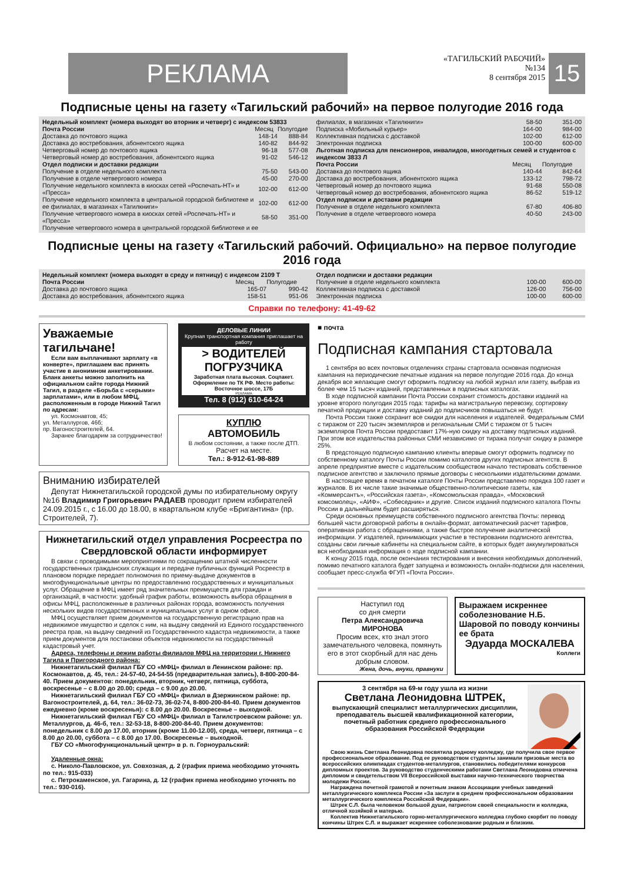РЕКЛАМА
«ТАГИЛЬСКИЙ РАБОЧИЙ»
№134
8 сентября 2015
15
Подписные цены на газету «Тагильский рабочий» на первое полугодие 2016 года
| Недельный комплект (номера выходят во вторник и четверг) с индексом 53833 | | |
| Почта России | Месяц | Полугодие |
| Доставка до почтового ящика | 148-14 | 888-84 |
| Доставка до востребования, абонентского ящика | 140-82 | 844-92 |
| Четверговый номер до почтового ящика | 96-18 | 577-08 |
| Четверговый номер до востребования, абонентского ящика | 91-02 | 546-12 |
| Отдел подписки и доставки редакции | | |
| Получение в отделе недельного комплекта | 75-50 | 543-00 |
| Получение в отделе четвергового номера | 45-00 | 270-00 |
| Получение недельного комплекта в киосках сетей «Роспечать-НТ» и «Пресса» | 102-00 | 612-00 |
| Получение недельного комплекта в центральной городской библиотеке и ее филиалах, в магазинах «Тагилкниги» | 102-00 | 612-00 |
| Получение четвергового номера в киосках сетей «Роспечать-НТ» и «Пресса» | 58-50 | 351-00 |
| Получение четвергового номера в центральной городской библиотеке и ее | | |
| филиалах, в магазинах «Тагилкниги» | 58-50 | 351-00 |
| Подписка «Мобильный курьер» | 164-00 | 984-00 |
| Коллективная подписка с доставкой | 102-00 | 612-00 |
| Электронная подписка | 100-00 | 600-00 |
| Льготная подписка для пенсионеров, инвалидов, многодетных семей и студентов с индексом 3833 Л | | |
| Почта России | Месяц | Полугодие |
| Доставка до почтового ящика | 140-44 | 842-64 |
| Доставка до востребования, абонентского ящика | 133-12 | 798-72 |
| Четверговый номер до почтового ящика | 91-68 | 550-08 |
| Четверговый номер до востребования, абонентского ящика | 86-52 | 519-12 |
| Отдел подписки и доставки редакции | | |
| Получение в отделе недельного комплекта | 67-80 | 406-80 |
| Получение в отделе четвергового номера | 40-50 | 243-00 |
Подписные цены на газету «Тагильский рабочий. Официально» на первое полугодие 2016 года
| Недельный комплект (номера выходят в среду и пятницу) с индексом 2109 Т | | |
| Почта России | Месяц | Полугодие |
| Доставка до почтового ящика | 165-07 | 990-42 |
| Доставка до востребования, абонентского ящика | 158-51 | 951-06 |
| Отдел подписки и доставки редакции | | |
| Получение в отделе недельного комплекта | 100-00 | 600-00 |
| Коллективная подписка с доставкой | 126-00 | 756-00 |
| Электронная подписка | 100-00 | 600-00 |
Справки по телефону: 41-49-62
Уважаемые тагильчане!
Если вам выплачивают зарплату «в конверте», приглашаем вас принять участие в анонимном анкетировании. Бланк анкеты можно заполнить на официальном сайте города Нижний Тагил, в разделе «Борьба с «серыми» зарплатами», или в любом МФЦ, расположенным в городе Нижний Тагил по адресам:
ул. Космонавтов, 45;
ул. Металлургов, 46б;
пр. Вагоностроителей, 64.
Заранее благодарим за сотрудничество!
ДЕЛОВЫЕ ЛИНИИ
Крупная транспортная компания приглашает на работу
> ВОДИТЕЛЕЙ ПОГРУЗЧИКА
Заработная плата высокая. Соцпакет. Оформление по ТК РФ. Место работы: Восточное шоссе, 17Б
РЕКЛАМА
Тел. 8 (912) 610-64-24
КУПЛЮ
АВТОМОБИЛЬ
В любом состоянии, а также после ДТП.
Расчет на месте.
Тел.: 8-912-61-98-889
Вниманию избирателей
Депутат Нижнетагильской городской думы по избирательному округу №16 Владимир Григорьевич РАДАЕВ проводит прием избирателей 24.09.2015 г., с 16.00 до 18.00, в квартальном клубе «Бригантина» (пр. Строителей, 7).
Нижнетагильский отдел управления Росреестра по Свердловской области информирует
В связи с проводимыми мероприятиями по сокращению штатной численности государственных гражданских служащих и передаче публичных функций Росреестр в плановом порядке передает полномочия по приему-выдаче документов в многофункциональные центры по предоставлению государственных и муниципальных услуг. Обращение в МФЦ имеет ряд значительных преимуществ для граждан и организаций, в частности: удобный график работы, возможность выбора обращения в офисы МФЦ, расположенные в различных районах города, возможность получения нескольких видов государственных и муниципальных услуг в одном офисе.
МФЦ осуществляет прием документов на государственную регистрацию прав на недвижимое имущество и сделок с ним, на выдачу сведений из Единого государственного реестра прав, на выдачу сведений из Государственного кадастра недвижимости, а также прием документов для постановки объектов недвижимости на государственный кадастровый учет.
Адреса, телефоны и режим работы филиалов МФЦ на территории г. Нижнего Тагила и Пригородного района:
Нижнетагильский филиал ГБУ СО «МФЦ» филиал в Ленинском районе: пр. Космонавтов, д. 45, тел.: 24-57-40, 24-54-55 (предварительная запись), 8-800-200-84-40. Прием документов: понедельник, вторник, четверг, пятница, суббота, воскресенье – с 8.00 до 20.00; среда – с 9.00 до 20.00.
Нижнетагильский филиал ГБУ СО «МФЦ» филиал в Дзержинском районе: пр. Вагоностроителей, д. 64, тел.: 36-02-73, 36-02-74, 8-800-200-84-40. Прием документов ежедневно (кроме воскресенья): с 8.00 до 20.00. Воскресенье – выходной.
Нижнетагильский филиал ГБУ СО «МФЦ» филиал в Тагилстроевском районе: ул. Металлургов, д. 46-б, тел.: 32-53-18, 8-800-200-84-40. Прием документов: понедельник с 8.00 до 17.00, вторник (кроме 11.00-12.00), среда, четверг, пятница – с 8.00 до 20.00, суббота – с 8.00 до 17.00. Воскресенье – выходной.
ГБУ СО «Многофункциональный центр» в р. п. Горноуральский:
Удаленные окна:
с. Николо-Павловское, ул. Совхозная, д. 2 (график приема необходимо уточнять по тел.: 915-033)
с. Петрокаменское, ул. Гагарина, д. 12 (график приема необходимо уточнять по тел.: 930-016).
■ почта
Подписная кампания стартовала
1 сентября во всех почтовых отделениях страны стартовала основная подписная кампания на периодические печатные издания на первое полугодие 2016 года. До конца декабря все желающие смогут оформить подписку на любой журнал или газету, выбрав из более чем 15 тысяч изданий, представленных в подписных каталогах.
В ходе подписной кампании Почта России сохранит стоимость доставки изданий на уровне второго полугодия 2015 года: тарифы на магистральную перевозку, сортировку печатной продукции и доставку изданий до подписчиков повышаться не будут.
Почта России также сохранит все скидки для населения и издателей. Федеральным СМИ с тиражом от 220 тысяч экземпляров и региональным СМИ с тиражом от 5 тысяч экземпляров Почта России предоставит 17%-ную скидку на доставку подписных изданий. При этом все издательства районных СМИ независимо от тиража получат скидку в размере 25%.
В предстоящую подписную кампанию клиенты впервые смогут оформить подписку по собственному каталогу Почты России помимо каталогов других подписных агентств. В апреле предприятие вместе с издательским сообществом начало тестировать собственное подписное агентство и заключило прямые договоры с несколькими издательскими домами.
В настоящее время в печатном каталоге Почты России представлено порядка 100 газет и журналов. В их числе такие значимые общественно-политические газеты, как «Коммерсантъ», «Российская газета», «Комсомольская правда», «Московский комсомолец», «АИФ», «Собеседник» и другие. Список изданий подписного каталога Почты России в дальнейшем будет расширяться.
Среди основных преимуществ собственного подписного агентства Почты: перевод большей части договорной работы в онлайн-формат, автоматический расчет тарифов, оперативная работа с обращениями, а также быстрое получение аналитической информации. У издателей, принимающих участие в тестировании подписного агентства, созданы свои личные кабинеты на специальном сайте, в которых будет аккумулироваться вся необходимая информация о ходе подписной кампании.
К концу 2015 года, после окончания тестирования и внесения необходимых дополнений, помимо печатного каталога будет запущена и возможность онлайн-подписки для населения, сообщает пресс-служба ФГУП «Почта России».
Наступил год
со дня смерти
Петра Александровича МИРОНОВА
Просим всех, кто знал этого замечательного человека, помянуть его в этот скорбный для нас день добрым словом.
Жена, дочь, внуки, правнуки
Выражаем искреннее соболезнование Н.Б. Шаровой по поводу кончины ее брата
Эдуарда МОСКАЛЕВА
Коллеги
3 сентября на 69-м году ушла из жизни
Светлана Леонидовна ШТРЕК,
выпускающий специалист металлургических дисциплин, преподаватель высшей квалификационной категории, почетный работник среднего профессионального образования Российской Федерации
Свою жизнь Светлана Леонидовна посвятила родному колледжу, где получила свое первое профессиональное образование. Под ее руководством студенты занимали призовые места во всероссийских олимпиадах студентов-металлургов, становились победителями конкурсов дипломных проектов. За руководство студенческими работами Светлана Леонидовна отмечена дипломом и свидетельством VII Всероссийской выставки научно-технического творчества молодежи России.
Награждена почетной грамотой и почетным знаком Ассоциации учебных заведений металлургического комплекса России «За заслуги в среднем профессиональном образовании металлургического комплекса Российской Федерации».
Штрек С.Л. была человеком большой души, патриотом своей специальности и колледжа, отличной хозяйкой и матерью.
Коллектив Нижнетагильского горно-металлургического колледжа глубоко скорбит по поводу кончины Штрек С.Л. и выражает искреннее соболезнование родным и близким.